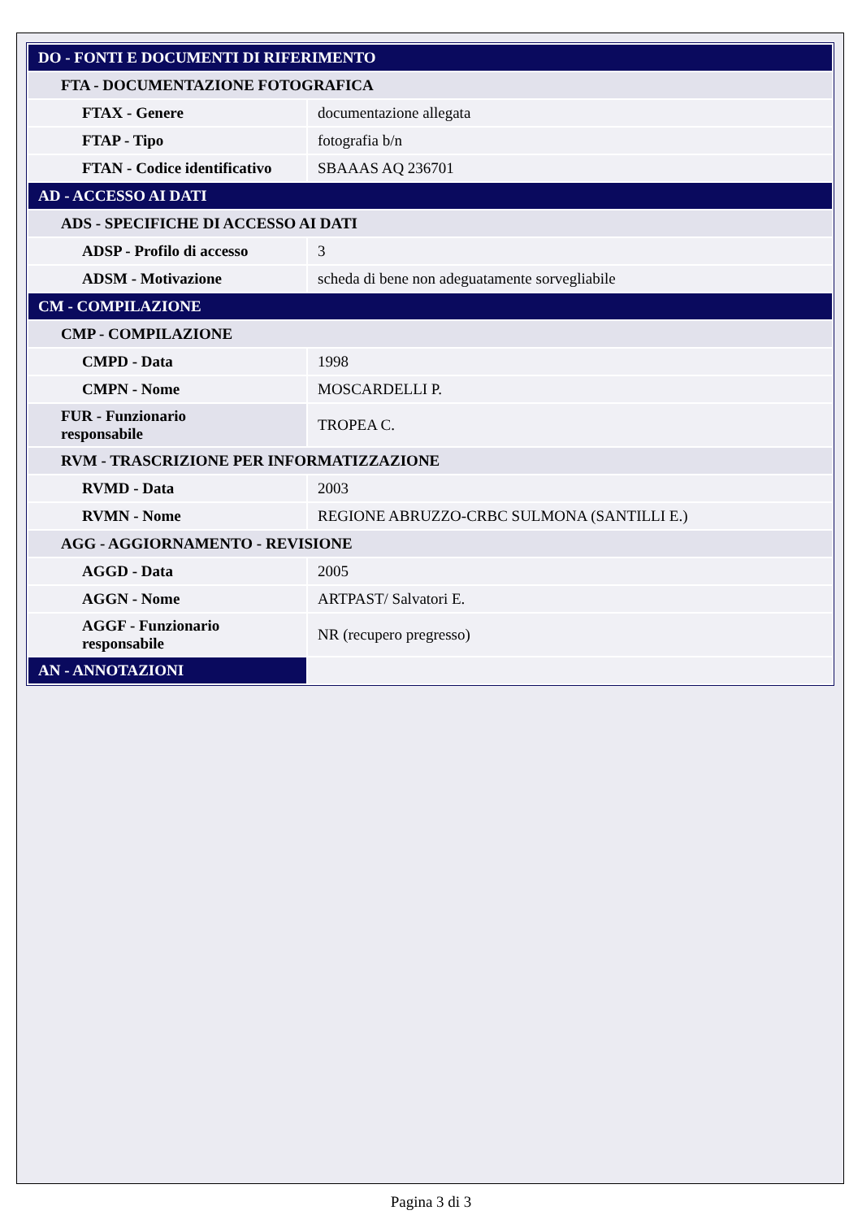| DO - FONTI E DOCUMENTI DI RIFERIMENTO | |
| FTA - DOCUMENTAZIONE FOTOGRAFICA | |
| FTAX - Genere | documentazione allegata |
| FTAP - Tipo | fotografia b/n |
| FTAN - Codice identificativo | SBAAAS AQ 236701 |
| AD - ACCESSO AI DATI | |
| ADS - SPECIFICHE DI ACCESSO AI DATI | |
| ADSP - Profilo di accesso | 3 |
| ADSM - Motivazione | scheda di bene non adeguatamente sorvegliabile |
| CM - COMPILAZIONE | |
| CMP - COMPILAZIONE | |
| CMPD - Data | 1998 |
| CMPN - Nome | MOSCARDELLI P. |
| FUR - Funzionario responsabile | TROPEA C. |
| RVM - TRASCRIZIONE PER INFORMATIZZAZIONE | |
| RVMD - Data | 2003 |
| RVMN - Nome | REGIONE ABRUZZO-CRBC SULMONA (SANTILLI E.) |
| AGG - AGGIORNAMENTO - REVISIONE | |
| AGGD - Data | 2005 |
| AGGN - Nome | ARTPAST/ Salvatori E. |
| AGGF - Funzionario responsabile | NR (recupero pregresso) |
| AN - ANNOTAZIONI | |
Pagina 3 di 3